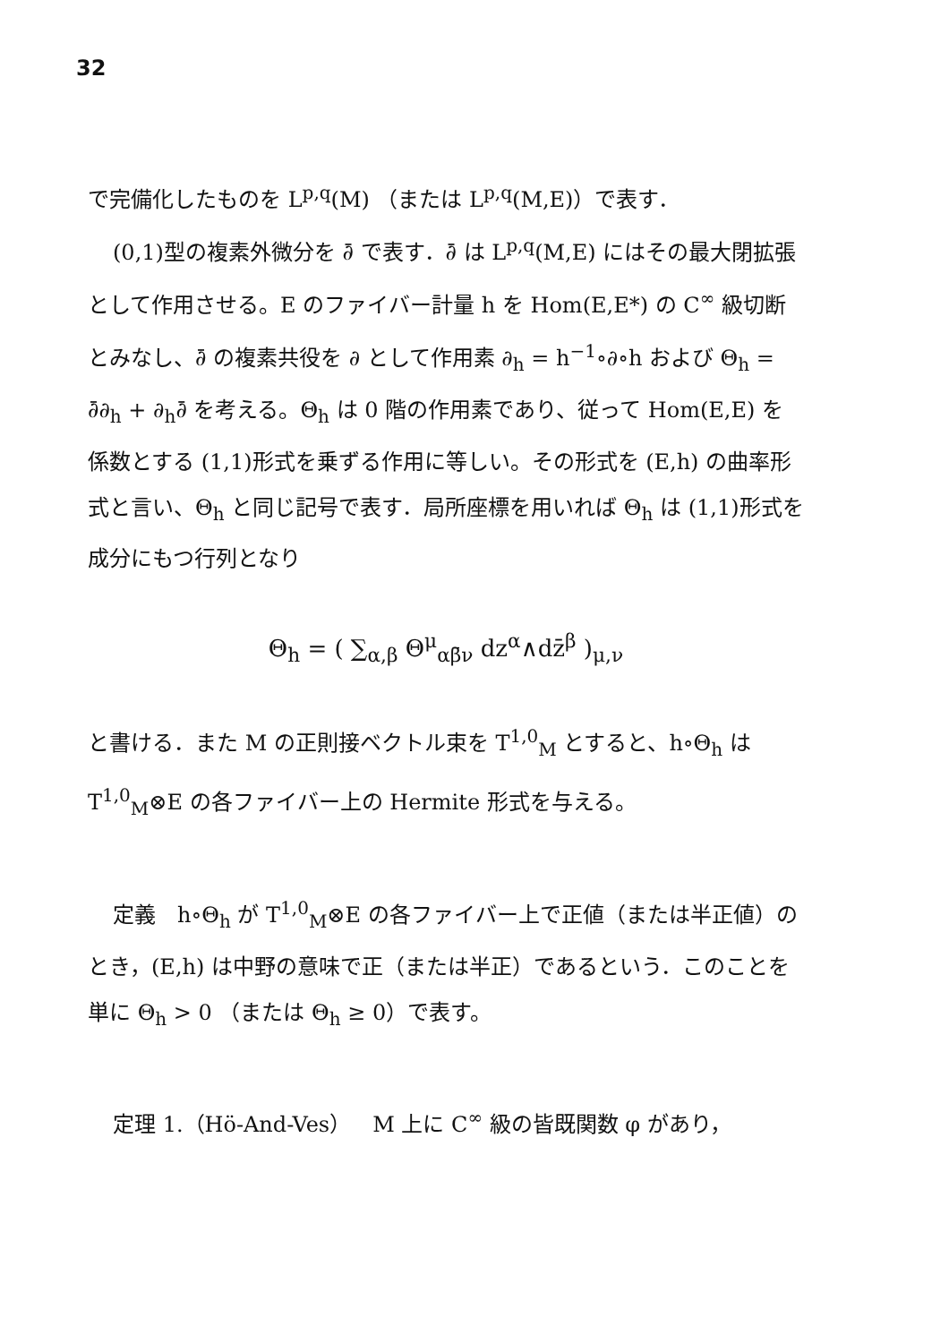32
で完備化したものを L<sup>p,q</sup>(M) （または L<sup>p,q</sup>(M,E)）で表す．
(0,1)型の複素外微分を ∂̄ で表す．∂̄ は L<sup>p,q</sup>(M,E) にはその最大閉拡張として作用させる。E のファイバー計量 h を Hom(E,E*) の C<sup>∞</sup> 級切断とみなし、∂̄ の複素共役を ∂ として作用素 ∂<sub>h</sub> = h<sup>−1</sup>∘∂∘h および Θ<sub>h</sub> = ∂̄∂<sub>h</sub> + ∂<sub>h</sub>∂̄ を考える。Θ<sub>h</sub> は 0 階の作用素であり、従って Hom(E,E) を係数とする (1,1)形式を乗ずる作用に等しい。その形式を (E,h) の曲率形式と言い、Θ<sub>h</sub> と同じ記号で表す．局所座標を用いれば Θ<sub>h</sub> は (1,1)形式を成分にもつ行列となり
Θ<sub>h</sub> = ( ∑<sub>α,β</sub> Θ<sup>μ</sup><sub>αβ̄ν</sub> dz<sup>α</sup>∧dz̄<sup>β</sup> )<sub>μ,ν</sub>
と書ける．また M の正則接ベクトル束を T<sup>1,0</sup><sub>M</sub> とすると、h∘Θ<sub>h</sub> は T<sup>1,0</sup><sub>M</sub>⊗E の各ファイバー上の Hermite 形式を与える。
定義　h∘Θ<sub>h</sub> が T<sup>1,0</sup><sub>M</sub>⊗E の各ファイバー上で正値（または半正値）のとき，(E,h) は中野の意味で正（または半正）であるという．このことを単に Θ<sub>h</sub> > 0 （または Θ<sub>h</sub> ≥ 0）で表す。
定理 1.（Hö-And-Ves）　M 上に C<sup>∞</sup> 級の皆既関数 φ があり，